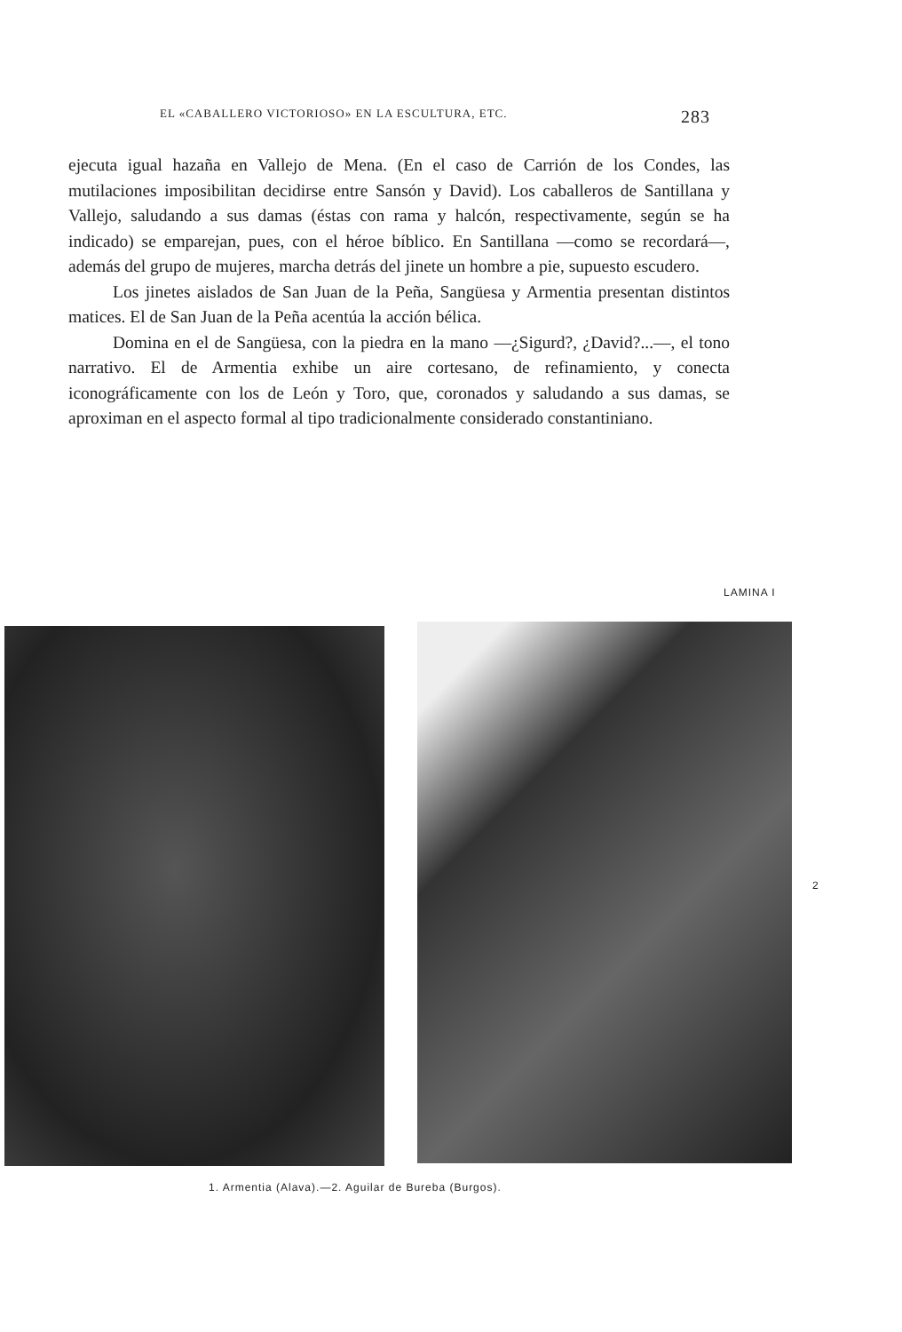EL «CABALLERO VICTORIOSO» EN LA ESCULTURA, ETC. 283
ejecuta igual hazaña en Vallejo de Mena. (En el caso de Carrión de los Condes, las mutilaciones imposibilitan decidirse entre Sansón y David). Los caballeros de Santillana y Vallejo, saludando a sus damas (éstas con rama y halcón, respectivamente, según se ha indicado) se emparejan, pues, con el héroe bíblico. En Santillana —como se recordará—, además del grupo de mujeres, marcha detrás del jinete un hombre a pie, supuesto escudero.
Los jinetes aislados de San Juan de la Peña, Sangüesa y Armentia presentan distintos matices. El de San Juan de la Peña acentúa la acción bélica.
Domina en el de Sangüesa, con la piedra en la mano —¿Sigurd?, ¿David?...—, el tono narrativo. El de Armentia exhibe un aire cortesano, de refinamiento, y conecta iconográficamente con los de León y Toro, que, coronados y saludando a sus damas, se aproximan en el aspecto formal al tipo tradicionalmente considerado constantiniano.
LAMINA I
2
1. Armentia (Alava).—2. Aguilar de Bureba (Burgos).